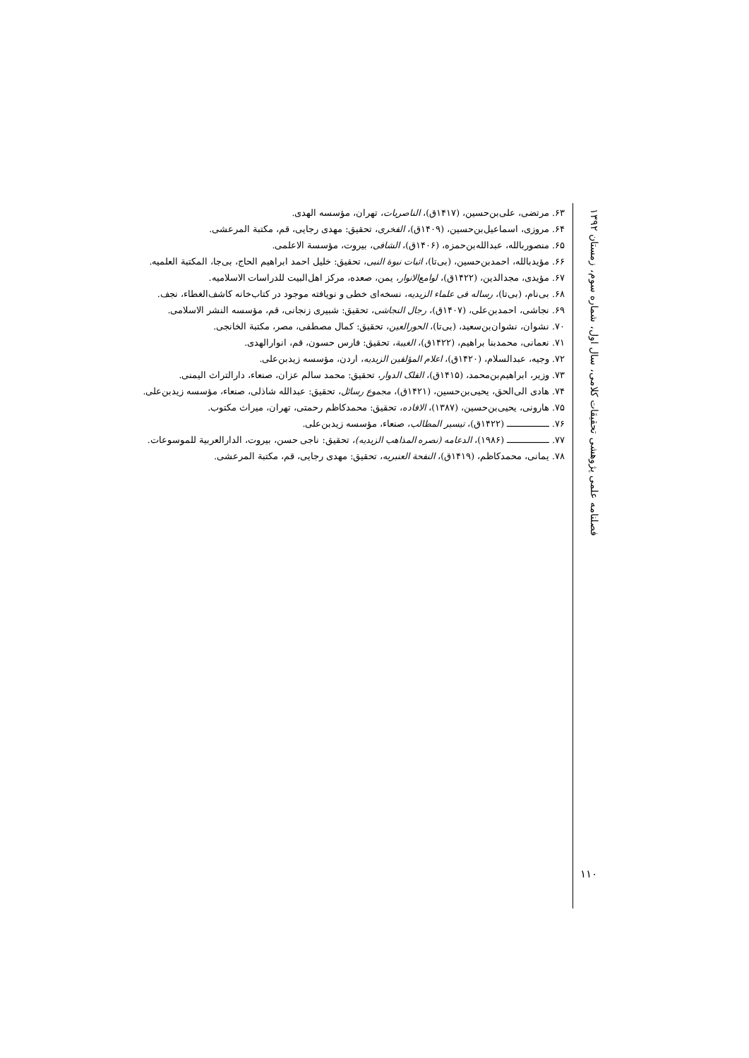۶۳. مرتضی، علی‌بن‌حسین، (۱۴۱۷ق)، الناصریات، تهران، مؤسسه الهدی.
۶۴. مروزی، اسماعیل‌بن‌حسین، (۱۴۰۹ق)، الفخری، تحقیق: مهدی رجایی، قم، مکتبة المرعشی.
۶۵. منصوربالله، عبدالله‌بن‌حمزه، (۱۴۰۶ق)، الشافی، بیروت، مؤسسة الاعلمی.
۶۶. مؤیدبالله، احمدبن‌حسین، (بی‌تا)، اثبات نبوة النبی، تحقیق: خلیل احمد ابراهیم الحاج، بی‌جا، المکتبة العلمیه.
۶۷. مؤیدی، مجدالدین، (۱۴۲۲ق)، لوامع‌الانوار، یمن، صعده، مرکز اهل‌البیت للدراسات الاسلامیه.
۶۸. بی‌نام، (بی‌تا)، رساله فی علماء الزیدیه، نسخه‌ای خطی و نویافته موجود در کتاب‌خانه کاشف‌الغطاء، نجف.
۶۹. نجاشی، احمدبن‌علی، (۱۴۰۷ق)، رجال النجاشی، تحقیق: شبیری زنجانی، قم، مؤسسه النشر الاسلامی.
۷۰. نشوان، نشوان‌بن‌سعید، (بی‌تا)، الحورالعین، تحقیق: کمال مصطفی، مصر، مکتبة الخانجی.
۷۱. نعمانی، محمدبنا براهیم، (۱۴۲۲ق)، الغیبة، تحقیق: فارس حسون، قم، انوارالهدی.
۷۲. وجیه، عبدالسلام، (۱۴۲۰ق)، اعلام المؤلفین الزیدیه، اردن، مؤسسه زیدبن‌علی.
۷۳. وزیر، ابراهیم‌بن‌محمد، (۱۴۱۵ق)، الفلک الدوار، تحقیق: محمد سالم عزان، صنعاء، دارالتراث الیمنی.
۷۴. هادی الی‌الحق، یحیی‌بن‌حسین، (۱۴۲۱ق)، مجموع رسائل، تحقیق: عبدالله شاذلی، صنعاء، مؤسسه زیدبن‌علی.
۷۵. هارونی، یحیی‌بن‌حسین، (۱۳۸۷)، الافاده، تحقیق: محمدکاظم رحمتی، تهران، میراث مکتوب.
۷۶. ـــــــــــــــ (۱۴۲۲ق)، تیسیر المطالب، صنعاء، مؤسسه زیدبن‌علی.
۷۷. ـــــــــــــــ (۱۹۸۶)، الدعامه (نصره المذاهب الزیدیه)، تحقیق: ناجی حسن، بیروت، الدارالعربیة للموسوعات.
۷۸. یمانی، محمدکاظم، (۱۴۱۹ق)، النفحة العنبریه، تحقیق: مهدی رجایی، قم، مکتبة المرعشی.
فصلنامه علمی پژوهشی تحقیقات کلامی، سال اول، شماره سوم، زمستان ۱۳۹۲
۱۱۰